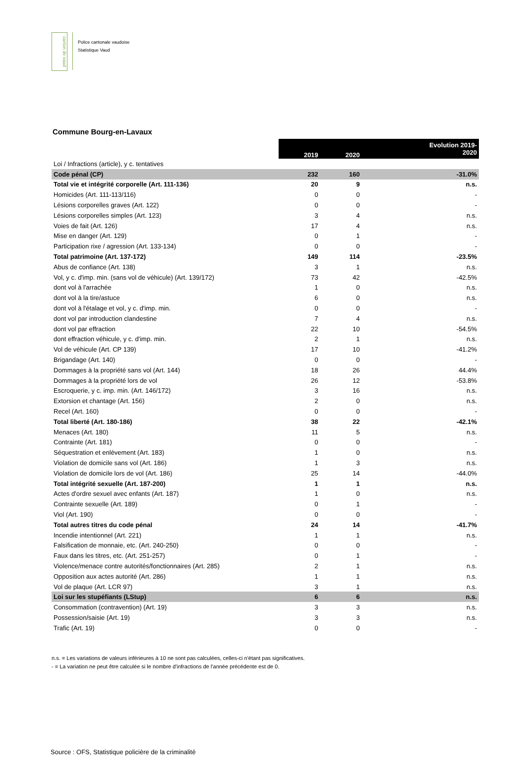canton de vaud
Police cantonale vaudoise
Statistique Vaud
Commune Bourg-en-Lavaux
| | 2019 | 2020 | Evolution 2019- 2020 |
| Loi / Infractions (article), y c. tentatives | | | |
| Code pénal (CP) | 232 | 160 | -31.0% |
| Total vie et intégrité corporelle (Art. 111-136) | 20 | 9 | n.s. |
| Homicides (Art. 111-113/116) | 0 | 0 | - |
| Lésions corporelles graves (Art. 122) | 0 | 0 | - |
| Lésions corporelles simples (Art. 123) | 3 | 4 | n.s. |
| Voies de fait (Art. 126) | 17 | 4 | n.s. |
| Mise en danger (Art. 129) | 0 | 1 | - |
| Participation rixe / agression (Art. 133-134) | 0 | 0 | - |
| Total patrimoine (Art. 137-172) | 149 | 114 | -23.5% |
| Abus de confiance (Art. 138) | 3 | 1 | n.s. |
| Vol, y c. d'imp. min. (sans vol de véhicule) (Art. 139/172) | 73 | 42 | -42.5% |
| dont vol à l'arrachée | 1 | 0 | n.s. |
| dont vol à la tire/astuce | 6 | 0 | n.s. |
| dont vol à l'étalage et vol, y c. d'imp. min. | 0 | 0 | - |
| dont vol par introduction clandestine | 7 | 4 | n.s. |
| dont vol par effraction | 22 | 10 | -54.5% |
| dont effraction véhicule, y c. d'imp. min. | 2 | 1 | n.s. |
| Vol de véhicule (Art. CP 139) | 17 | 10 | -41.2% |
| Brigandage (Art. 140) | 0 | 0 | - |
| Dommages à la propriété sans vol (Art. 144) | 18 | 26 | 44.4% |
| Dommages à la propriété lors de vol | 26 | 12 | -53.8% |
| Escroquerie, y c. imp. min. (Art. 146/172) | 3 | 16 | n.s. |
| Extorsion et chantage (Art. 156) | 2 | 0 | n.s. |
| Recel (Art. 160) | 0 | 0 | - |
| Total liberté (Art. 180-186) | 38 | 22 | -42.1% |
| Menaces (Art. 180) | 11 | 5 | n.s. |
| Contrainte (Art. 181) | 0 | 0 | - |
| Séquestration et enlèvement (Art. 183) | 1 | 0 | n.s. |
| Violation de domicile sans vol (Art. 186) | 1 | 3 | n.s. |
| Violation de domicile lors de vol (Art. 186) | 25 | 14 | -44.0% |
| Total intégrité sexuelle (Art. 187-200) | 1 | 1 | n.s. |
| Actes d'ordre sexuel avec enfants (Art. 187) | 1 | 0 | n.s. |
| Contrainte sexuelle (Art. 189) | 0 | 1 | - |
| Viol (Art. 190) | 0 | 0 | - |
| Total autres titres du code pénal | 24 | 14 | -41.7% |
| Incendie intentionnel (Art. 221) | 1 | 1 | n.s. |
| Falsification de monnaie, etc. (Art. 240-250) | 0 | 0 | - |
| Faux dans les titres, etc. (Art. 251-257) | 0 | 1 | - |
| Violence/menace contre autorités/fonctionnaires (Art. 285) | 2 | 1 | n.s. |
| Opposition aux actes autorité (Art. 286) | 1 | 1 | n.s. |
| Vol de plaque (Art. LCR 97) | 3 | 1 | n.s. |
| Loi sur les stupéfiants (LStup) | 6 | 6 | n.s. |
| Consommation (contravention) (Art. 19) | 3 | 3 | n.s. |
| Possession/saisie (Art. 19) | 3 | 3 | n.s. |
| Trafic (Art. 19) | 0 | 0 | - |
n.s. = Les variations de valeurs inférieures à 10 ne sont pas calculées, celles-ci n'étant pas significatives.
- = La variation ne peut être calculée si le nombre d'infractions de l'année précédente est de 0.
Source : OFS, Statistique policière de la criminalité